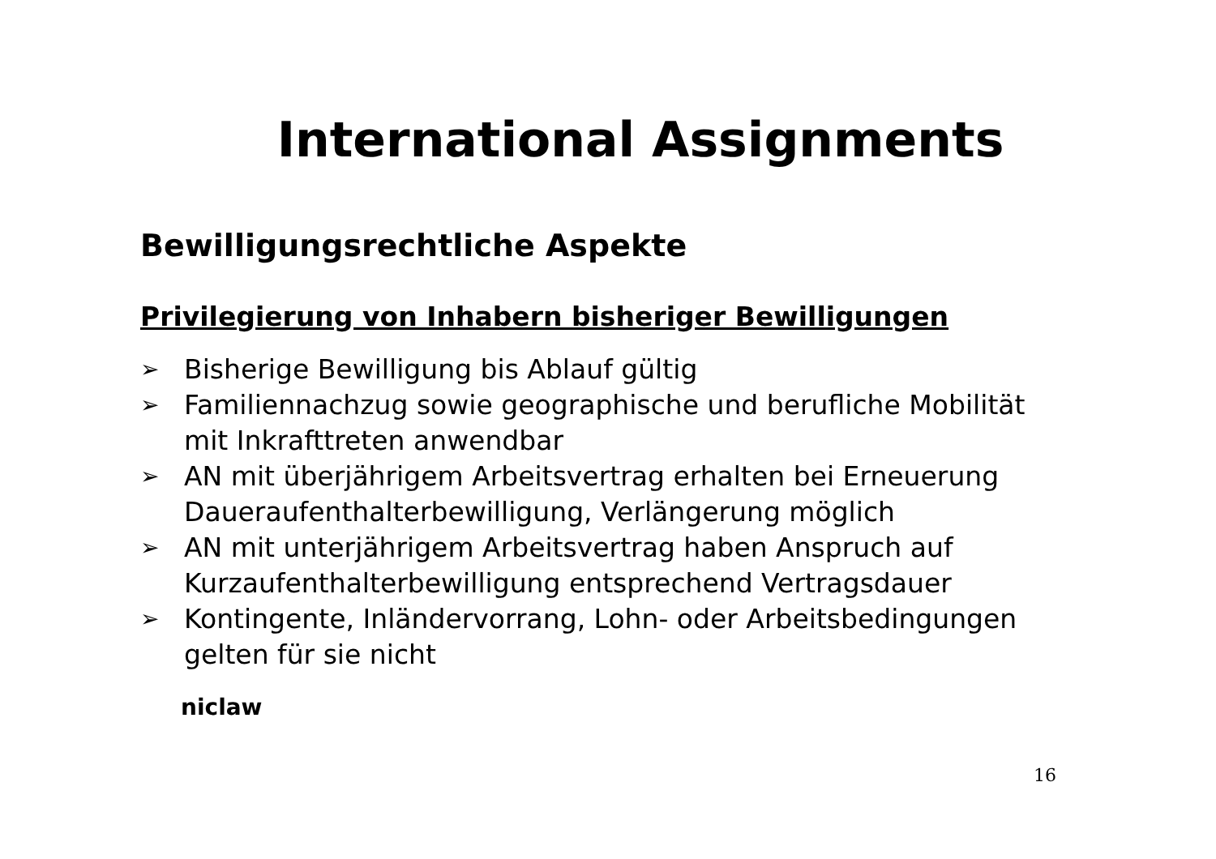International Assignments
Bewilligungsrechtliche Aspekte
Privilegierung von Inhabern bisheriger Bewilligungen
➢ Bisherige Bewilligung bis Ablauf gültig
➢ Familiennachzug sowie geographische und berufliche Mobilität mit Inkrafttreten anwendbar
➢ AN mit überjährigem Arbeitsvertrag erhalten bei Erneuerung Daueraufenthalterbewilligung, Verlängerung möglich
➢ AN mit unterjährigem Arbeitsvertrag haben Anspruch auf Kurzaufenthalterbewilligung entsprechend Vertragsdauer
➢ Kontingente, Inländervorrang, Lohn- oder Arbeitsbedingungen gelten für sie nicht
niclaw
16